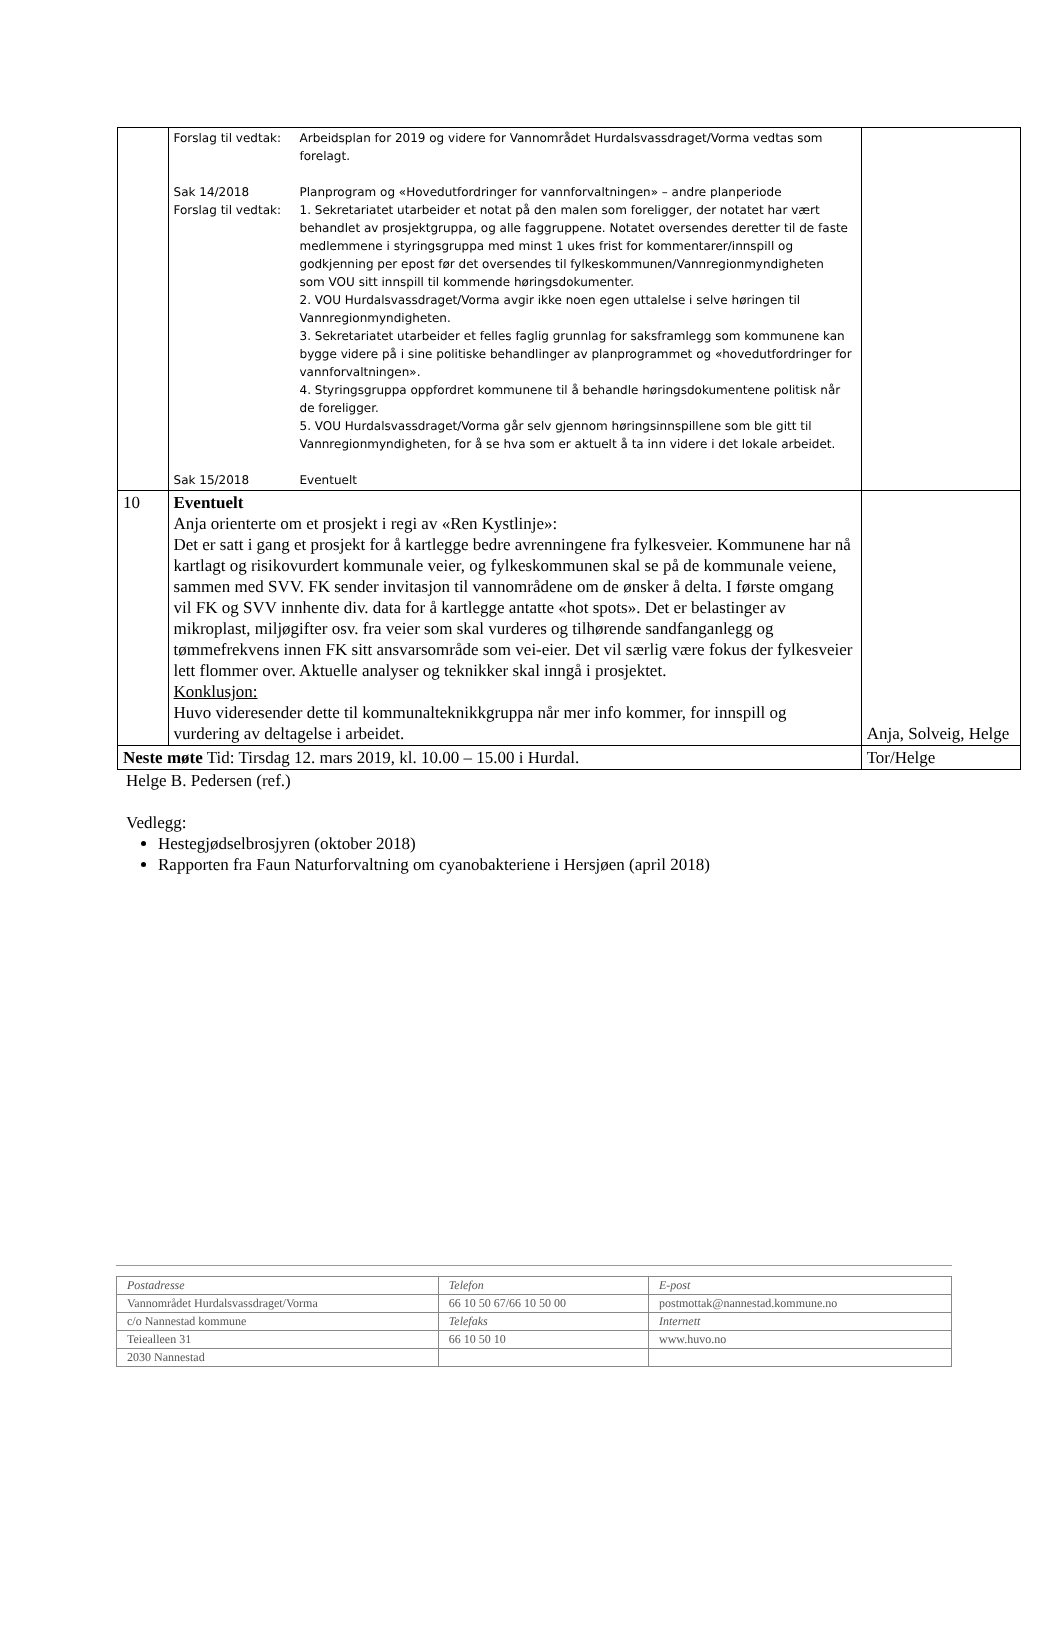| | / Forslag til vedtak: / Arbeidsplan for 2019 og videre for Vannområdet Hurdalsvassdraget/Vorma vedtas som forelagt. / / Sak 14/2018 / Planprogram og «Hovedutfordringer for vannforvaltningen» – andre planperiode / / Forslag til vedtak: / 1. Sekretariatet utarbeider et notat på den malen som foreligger, der notatet har vært behandlet av prosjektgruppa, og alle faggruppene. Notatet oversendes deretter til de faste medlemmene i styringsgruppa med minst 1 ukes frist for kommentarer/innspill og godkjenning per epost før det oversendes til fylkeskommunen/Vannregionmyndigheten som VOU sitt innspill til kommende høringsdokumenter. 2. VOU Hurdalsvassdraget/Vorma avgir ikke noen egen uttalelse i selve høringen til Vannregionmyndigheten. 3. Sekretariatet utarbeider et felles faglig grunnlag for saksframlegg som kommunene kan bygge videre på i sine politiske behandlinger av planprogrammet og «hovedutfordringer for vannforvaltningen». 4. Styringsgruppa oppfordret kommunene til å behandle høringsdokumentene politisk når de foreligger. 5. VOU Hurdalsvassdraget/Vorma går selv gjennom høringsinnspillene som ble gitt til Vannregionmyndigheten, for å se hva som er aktuelt å ta inn videre i det lokale arbeidet. / / Sak 15/2018 / Eventuelt / | |
| 10 | Eventuelt Anja orienterte om et prosjekt i regi av «Ren Kystlinje»: Det er satt i gang et prosjekt for å kartlegge bedre avrenningene fra fylkesveier. Kommunene har nå kartlagt og risikovurdert kommunale veier, og fylkeskommunen skal se på de kommunale veiene, sammen med SVV. FK sender invitasjon til vannområdene om de ønsker å delta. I første omgang vil FK og SVV innhente div. data for å kartlegge antatte «hot spots». Det er belastinger av mikroplast, miljøgifter osv. fra veier som skal vurderes og tilhørende sandfanganlegg og tømmefrekvens innen FK sitt ansvarsområde som vei-eier. Det vil særlig være fokus der fylkesveier lett flommer over. Aktuelle analyser og teknikker skal inngå i prosjektet. Konklusjon: Huvo videresender dette til kommunalteknikkgruppa når mer info kommer, for innspill og vurdering av deltagelse i arbeidet. | Anja, Solveig, Helge |
| Neste møte Tid: Tirsdag 12. mars 2019, kl. 10.00 – 15.00 i Hurdal. | | Tor/Helge |
Helge B. Pedersen (ref.)
Vedlegg:
Hestegjødselbrosjyren (oktober 2018)
Rapporten fra Faun Naturforvaltning om cyanobakteriene i Hersjøen (april 2018)
| Postadresse | Telefon | E-post |
| Vannområdet Hurdalsvassdraget/Vorma | 66 10 50 67/66 10 50 00 | postmottak@nannestad.kommune.no |
| c/o Nannestad kommune | Telefaks | Internett |
| Teiealleen 31 | 66 10 50 10 | www.huvo.no |
| 2030 Nannestad | | |